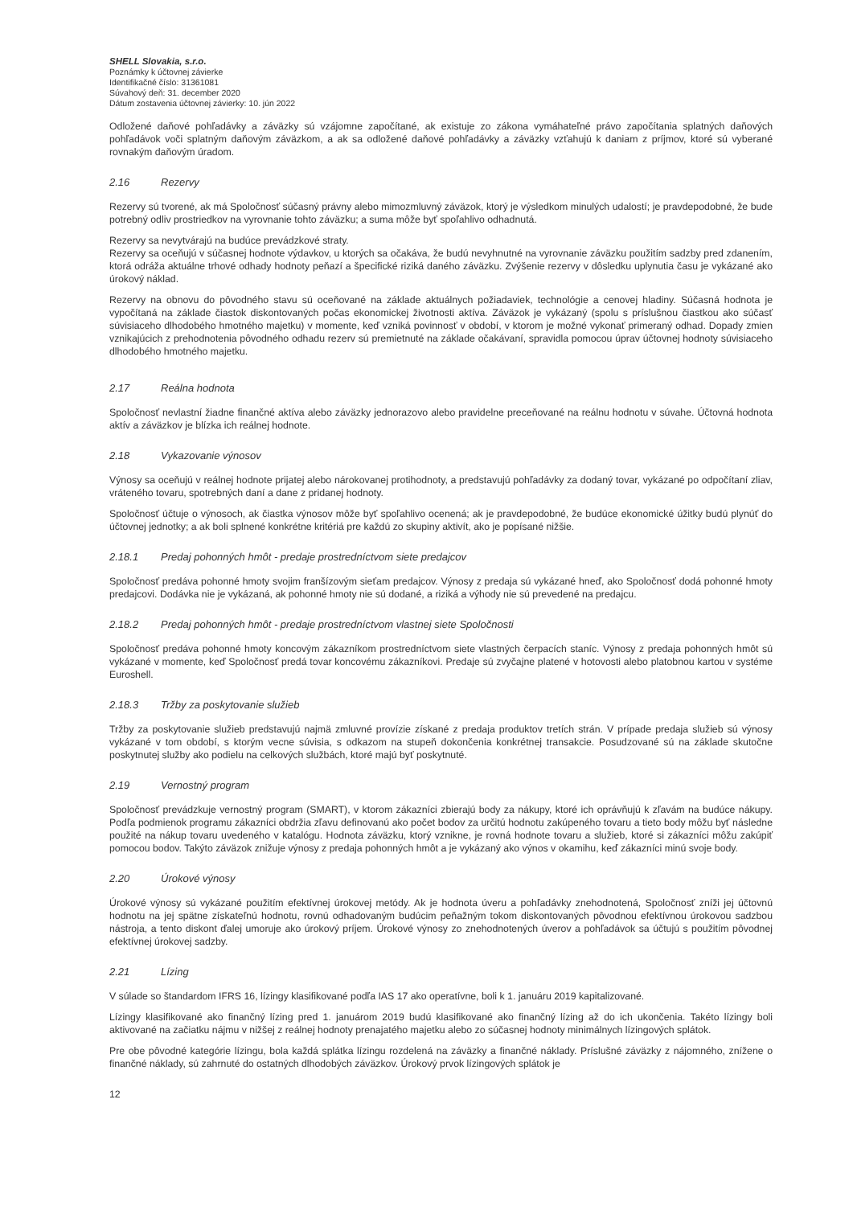SHELL Slovakia, s.r.o.
Poznámky k účtovnej závierke
Identifikačné číslo: 31361081
Súvahový deň: 31. december 2020
Dátum zostavenia účtovnej závierky: 10. jún 2022
Odložené daňové pohľadávky a záväzky sú vzájomne započítané, ak existuje zo zákona vymáhateľné právo započítania splatných daňových pohľadávok voči splatným daňovým záväzkom, a ak sa odložené daňové pohľadávky a záväzky vzťahujú k daniam z príjmov, ktoré sú vyberané rovnakým daňovým úradom.
2.16 Rezervy
Rezervy sú tvorené, ak má Spoločnosť súčasný právny alebo mimozmluvný záväzok, ktorý je výsledkom minulých udalostí; je pravdepodobné, že bude potrebný odliv prostriedkov na vyrovnanie tohto záväzku; a suma môže byť spoľahlivo odhadnutá.
Rezervy sa nevytvárajú na budúce prevádzkové straty.
Rezervy sa oceňujú v súčasnej hodnote výdavkov, u ktorých sa očakáva, že budú nevyhnutné na vyrovnanie záväzku použitím sadzby pred zdanením, ktorá odráža aktuálne trhové odhady hodnoty peňazí a špecifické riziká daného záväzku. Zvýšenie rezervy v dôsledku uplynutia času je vykázané ako úrokový náklad.
Rezervy na obnovu do pôvodného stavu sú oceňované na základe aktuálnych požiadaviek, technológie a cenovej hladiny. Súčasná hodnota je vypočítaná na základe čiastok diskontovaných počas ekonomickej životnosti aktíva. Záväzok je vykázaný (spolu s príslušnou čiastkou ako súčasť súvisiaceho dlhodobého hmotného majetku) v momente, keď vzniká povinnosť v období, v ktorom je možné vykonať primeraný odhad. Dopady zmien vznikajúcich z prehodnotenia pôvodného odhadu rezerv sú premietnuté na základe očakávaní, spravidla pomocou úprav účtovnej hodnoty súvisiaceho dlhodobého hmotného majetku.
2.17 Reálna hodnota
Spoločnosť nevlastní žiadne finančné aktíva alebo záväzky jednorazovo alebo pravidelne preceňované na reálnu hodnotu v súvahe. Účtovná hodnota aktív a záväzkov je blízka ich reálnej hodnote.
2.18 Vykazovanie výnosov
Výnosy sa oceňujú v reálnej hodnote prijatej alebo nárokovanej protihodnoty, a predstavujú pohľadávky za dodaný tovar, vykázané po odpočítaní zliav, vráteného tovaru, spotrebných daní a dane z pridanej hodnoty.
Spoločnosť účtuje o výnosoch, ak čiastka výnosov môže byť spoľahlivo ocenená; ak je pravdepodobné, že budúce ekonomické úžitky budú plynúť do účtovnej jednotky; a ak boli splnené konkrétne kritériá pre každú zo skupiny aktivít, ako je popísané nižšie.
2.18.1 Predaj pohonných hmôt - predaje prostredníctvom siete predajcov
Spoločnosť predáva pohonné hmoty svojim franšízovým sieťam predajcov. Výnosy z predaja sú vykázané hneď, ako Spoločnosť dodá pohonné hmoty predajcovi. Dodávka nie je vykázaná, ak pohonné hmoty nie sú dodané, a riziká a výhody nie sú prevedené na predajcu.
2.18.2 Predaj pohonných hmôt - predaje prostredníctvom vlastnej siete Spoločnosti
Spoločnosť predáva pohonné hmoty koncovým zákazníkom prostredníctvom siete vlastných čerpacích staníc. Výnosy z predaja pohonných hmôt sú vykázané v momente, keď Spoločnosť predá tovar koncovému zákazníkovi. Predaje sú zvyčajne platené v hotovosti alebo platobnou kartou v systéme Euroshell.
2.18.3 Tržby za poskytovanie služieb
Tržby za poskytovanie služieb predstavujú najmä zmluvné provízie získané z predaja produktov tretích strán. V prípade predaja služieb sú výnosy vykázané v tom období, s ktorým vecne súvisia, s odkazom na stupeň dokončenia konkrétnej transakcie. Posudzované sú na základe skutočne poskytnutej služby ako podielu na celkových službách, ktoré majú byť poskytnuté.
2.19 Vernostný program
Spoločnosť prevádzkuje vernostný program (SMART), v ktorom zákazníci zbierajú body za nákupy, ktoré ich oprávňujú k zľavám na budúce nákupy. Podľa podmienok programu zákazníci obdržia zľavu definovanú ako počet bodov za určitú hodnotu zakúpeného tovaru a tieto body môžu byť následne použité na nákup tovaru uvedeného v katalógu. Hodnota záväzku, ktorý vznikne, je rovná hodnote tovaru a služieb, ktoré si zákazníci môžu zakúpiť pomocou bodov. Takýto záväzok znižuje výnosy z predaja pohonných hmôt a je vykázaný ako výnos v okamihu, keď zákazníci minú svoje body.
2.20 Úrokové výnosy
Úrokové výnosy sú vykázané použitím efektívnej úrokovej metódy. Ak je hodnota úveru a pohľadávky znehodnotená, Spoločnosť zníži jej účtovnú hodnotu na jej spätne získateľnú hodnotu, rovnú odhadovaným budúcim peňažným tokom diskontovaných pôvodnou efektívnou úrokovou sadzbou nástroja, a tento diskont ďalej umoruje ako úrokový príjem. Úrokové výnosy zo znehodnotených úverov a pohľadávok sa účtujú s použitím pôvodnej efektívnej úrokovej sadzby.
2.21 Lízing
V súlade so štandardom IFRS 16, lízingy klasifikované podľa IAS 17 ako operatívne, boli k 1. januáru 2019 kapitalizované.
Lízingy klasifikované ako finančný lízing pred 1. januárom 2019 budú klasifikované ako finančný lízing až do ich ukončenia. Takéto lízingy boli aktivované na začiatku nájmu v nižšej z reálnej hodnoty prenajatého majetku alebo zo súčasnej hodnoty minimálnych lízingových splátok.
Pre obe pôvodné kategórie lízingu, bola každá splátka lízingu rozdelená na záväzky a finančné náklady. Príslušné záväzky z nájomného, znížene o finančné náklady, sú zahrnuté do ostatných dlhodobých záväzkov. Úrokový prvok lízingových splátok je
12